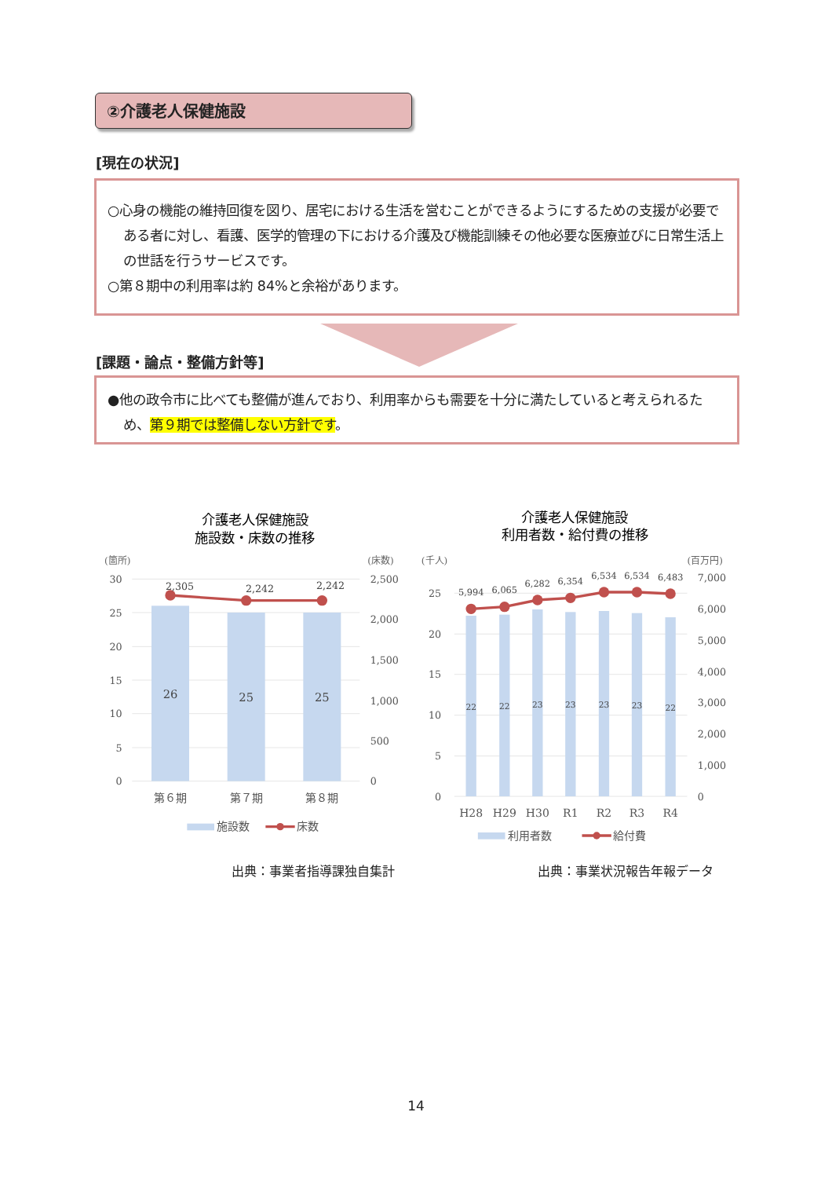②介護老人保健施設
[現在の状況]
○心身の機能の維持回復を図り、居宅における生活を営むことができるようにするための支援が必要である者に対し、看護、医学的管理の下における介護及び機能訓練その他必要な医療並びに日常生活上の世話を行うサービスです。
○第８期中の利用率は約 84%と余裕があります。
[課題・論点・整備方針等]
●他の政令市に比べても整備が進んでおり、利用率からも需要を十分に満たしていると考えられるため、第９期では整備しない方針です。
介護老人保健施設
施設数・床数の推移
(箇所)
(床数)
30
25
20
15
10
5
0
2,500
2,000
1,500
1,000
500
0
26
25
25
2,305
2,242
2,242
第６期
第７期
第８期
施設数
床数
介護老人保健施設
利用者数・給付費の推移
(千人)
(百万円)
25
20
15
10
5
0
7,000
6,000
5,000
4,000
3,000
2,000
1,000
0
22
22
23
23
23
23
22
5,994
6,065
6,282
6,354
6,534
6,534
6,483
H28
H29
H30
R1
R2
R3
R4
利用者数
給付費
出典：事業者指導課独自集計 出典：事業状況報告年報データ
14